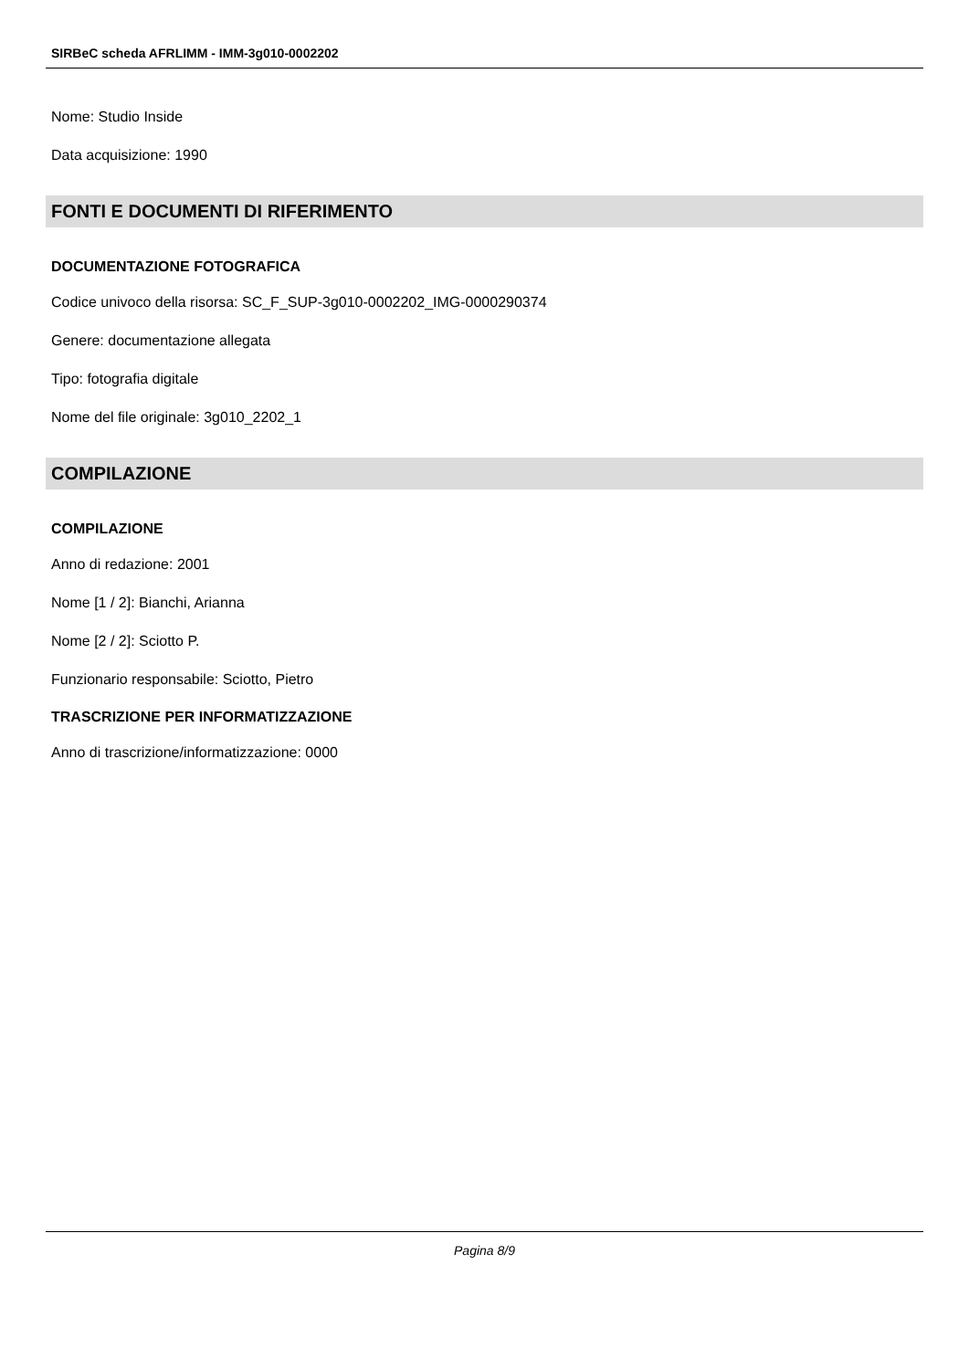SIRBeC scheda AFRLIMM - IMM-3g010-0002202
Nome: Studio Inside
Data acquisizione: 1990
FONTI E DOCUMENTI DI RIFERIMENTO
DOCUMENTAZIONE FOTOGRAFICA
Codice univoco della risorsa: SC_F_SUP-3g010-0002202_IMG-0000290374
Genere: documentazione allegata
Tipo: fotografia digitale
Nome del file originale: 3g010_2202_1
COMPILAZIONE
COMPILAZIONE
Anno di redazione: 2001
Nome [1 / 2]: Bianchi, Arianna
Nome [2 / 2]: Sciotto P.
Funzionario responsabile: Sciotto, Pietro
TRASCRIZIONE PER INFORMATIZZAZIONE
Anno di trascrizione/informatizzazione: 0000
Pagina 8/9